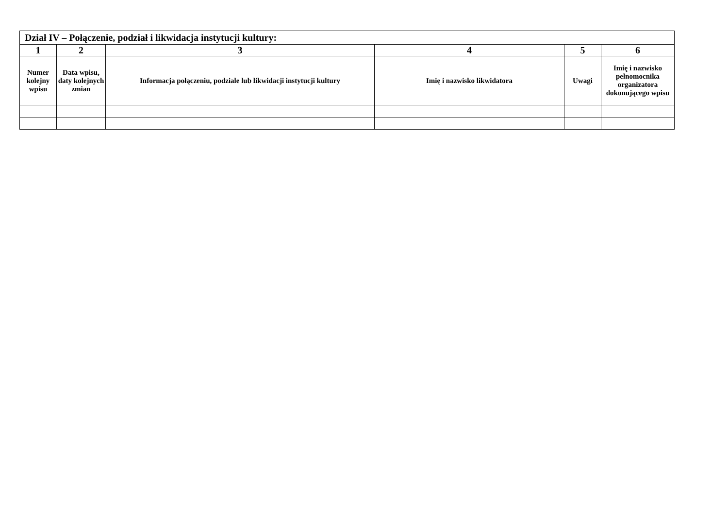| Dział IV – Połączenie, podział i likwidacja instytucji kultury: | | | | | |
| --- | --- | --- | --- | --- | --- |
| 1 | 2 | 3 | 4 | 5 | 6 |
| Numer kolejny wpisu | Data wpisu, daty kolejnych zmian | Informacja połączeniu, podziale lub likwidacji instytucji kultury | Imię i nazwisko likwidatora | Uwagi | Imię i nazwisko pełnomocnika organizatora dokonującego wpisu |